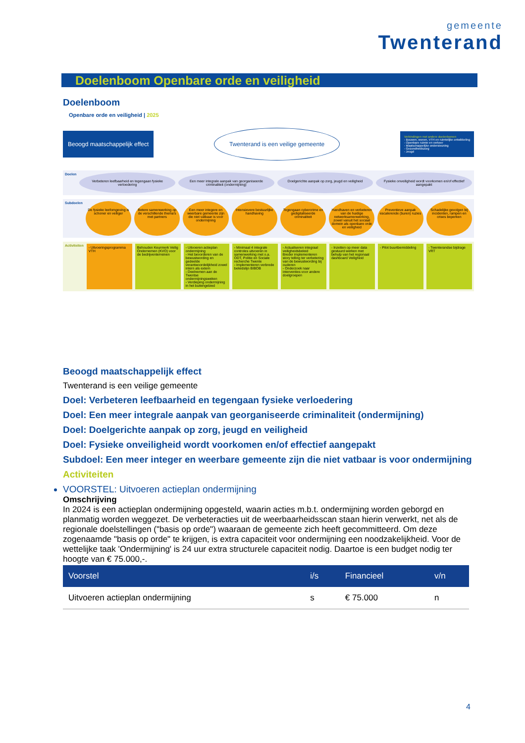gemeente
Twenterand
Doelenboom Openbare orde en veiligheid
Doelenboom
Openbare orde en veiligheid | 2025
Beoogd maatschappelijk effect
Twenterand is een veilige gemeente
Verbindingen met andere doelenbomen
- Bouwen, wonen, VTH en ruimtelijke ontwikkeling
- Openbare ruimte en verkeer
- Maatschappelijke ondersteuning
- Gezondheidszorg
- Jeugd
Doelen
Verbeteren leefbaarheid en tegengaan fysieke verloedering
Een meer integrale aanpak van georganiseerde criminaliteit (ondermijning)
Doelgerichte aanpak op zorg, jeugd en veiligheid
Fysieke onveiligheid wordt voorkomen en/of effectief aangepakt
Subdoelen
De fysieke leefomgeving is schoner en veiliger
Betere samenwerking op de verschillende thema's met partners
Een meer integere en weerbare gemeente zijn die niet vatbaar is voor ondermijning
Intensievere bestuurlijke handhaving
Tegengaan cybercrime en gedigitaliseerde criminaliteit
Handhaven en verbeteren van de huidige netwerksamenwerking, zowel vanuit het sociaal domein als openbare orde en veiligheid
Preventieve aanpak escalerende (buren) ruzies
Schadelijke gevolgen bij incidenten, rampen en crises beperken
Activiteiten
- Uitvoeringsprogramma VTH Behouden Keurmerk Veilig Ondernemen (KVO) voor de bedrijventerreinen
- Uitvoeren actieplan ondermijning
- Het bevorderen van de bewustwording en gedeelde verantwoordelijkheid zowel intern als extern
- Deelnemen aan de Twentse ondermijningsweken
- Verdieping ondermijning in het buitengebied
- Minimaal 4 integrale controles uitvoeren in samenwerking met o.a. ODT, Politie en Sociale recherche Twente
- Implementeren verbrede beleidslijn BIBOB
- Actualiseren integraal veiligheidsbeleid
Breder implementeren story telling ter verbetering van de bewustwording bij ouderen
- Onderzoek naar interventies voor andere doelgroepen
- Inzetten op meer data gestuurd werken met behulp van het regionaal dashboard Veiligheid
- Pilot buurtbemiddeling - Twenterandse bijdrage VRT
Beoogd maatschappelijk effect
Twenterand is een veilige gemeente
Doel: Verbeteren leefbaarheid en tegengaan fysieke verloedering
Doel: Een meer integrale aanpak van georganiseerde criminaliteit (ondermijning)
Doel: Doelgerichte aanpak op zorg, jeugd en veiligheid
Doel: Fysieke onveiligheid wordt voorkomen en/of effectief aangepakt
Subdoel: Een meer integer en weerbare gemeente zijn die niet vatbaar is voor ondermijning
Activiteiten
VOORSTEL: Uitvoeren actieplan ondermijning
Omschrijving
In 2024 is een actieplan ondermijning opgesteld, waarin acties m.b.t. ondermijning worden geborgd en planmatig worden weggezet. De verbeteracties uit de weerbaarheidsscan staan hierin verwerkt, net als de regionale doelstellingen ("basis op orde") waaraan de gemeente zich heeft gecommitteerd. Om deze zogenaamde "basis op orde" te krijgen, is extra capaciteit voor ondermijning een noodzakelijkheid. Voor de wettelijke taak 'Ondermijning' is 24 uur extra structurele capaciteit nodig. Daartoe is een budget nodig ter hoogte van € 75.000,-.
| Voorstel | i/s | Financieel | v/n |
| --- | --- | --- | --- |
| Uitvoeren actieplan ondermijning | s | € 75.000 | n |
4